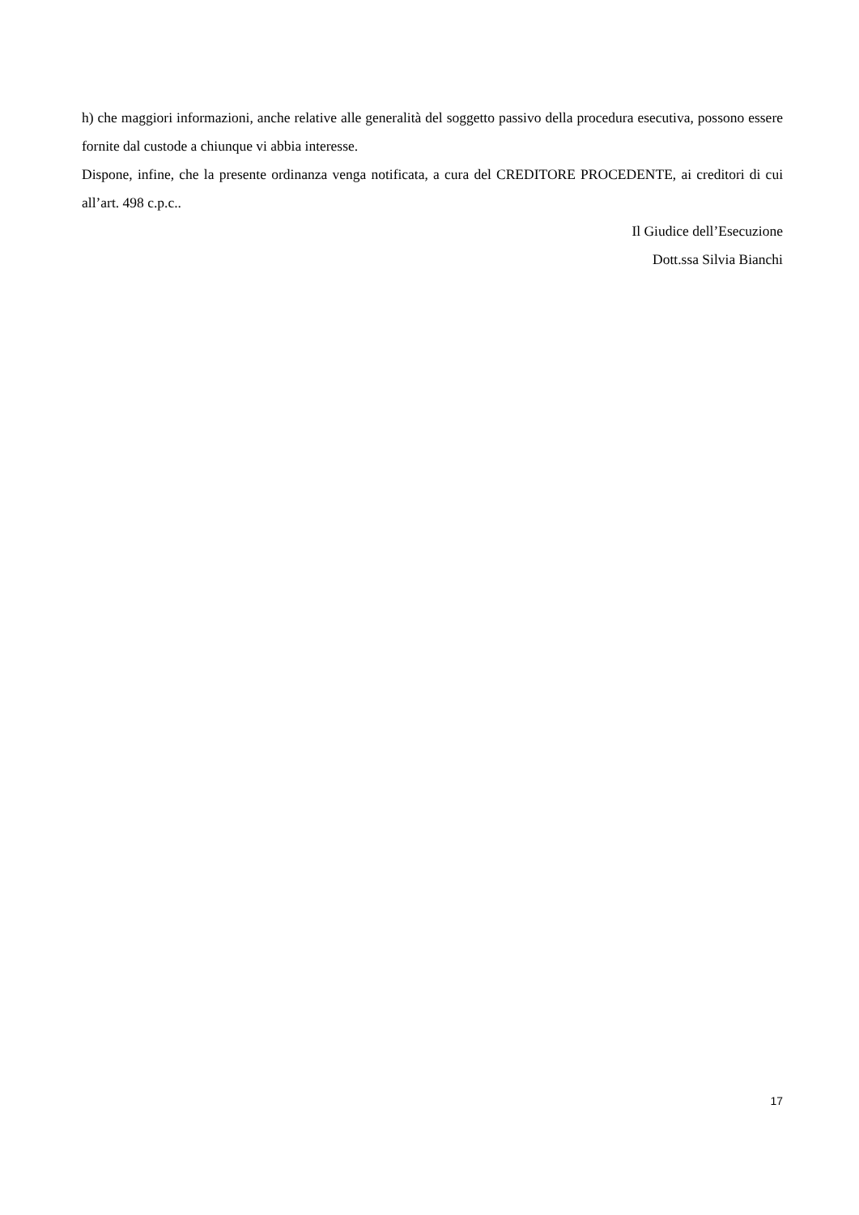h) che maggiori informazioni, anche relative alle generalità del soggetto passivo della procedura esecutiva, possono essere fornite dal custode a chiunque vi abbia interesse.
Dispone, infine, che la presente ordinanza venga notificata, a cura del CREDITORE PROCEDENTE, ai creditori di cui all’art. 498 c.p.c..
Il Giudice dell’Esecuzione
Dott.ssa Silvia Bianchi
17